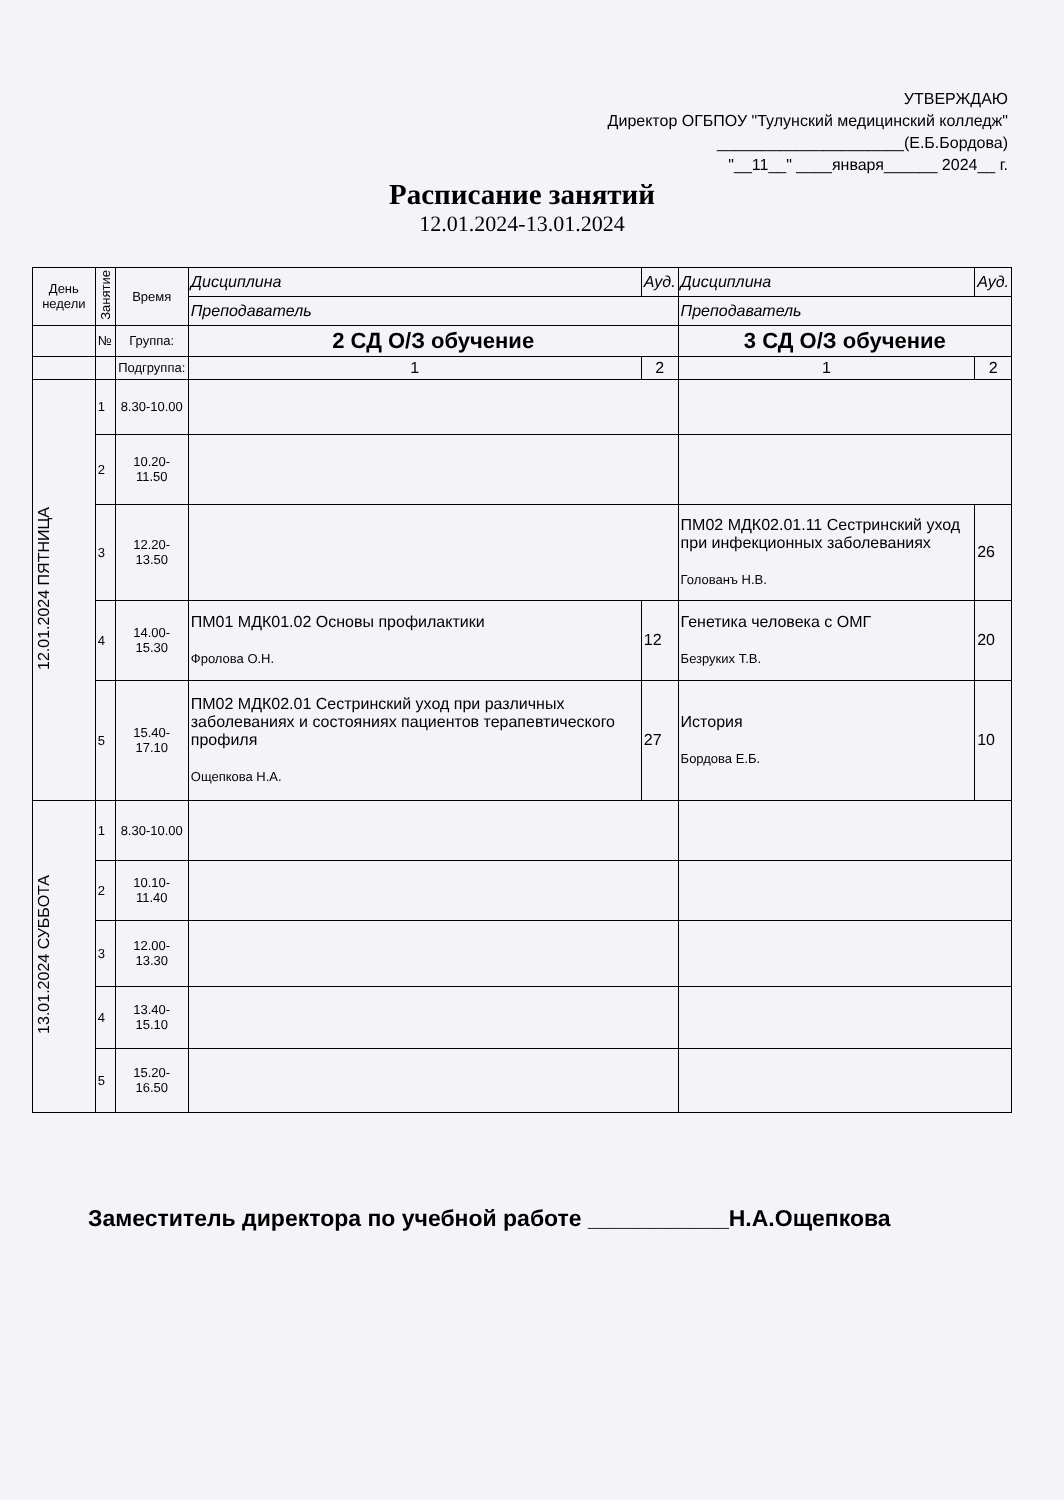УТВЕРЖДАЮ
Директор ОГБПОУ "Тулунский медицинский колледж"
_____________________(Е.Б.Бордова)
"__11__" ____января______ 2024__ г.
Расписание занятий
12.01.2024-13.01.2024
| День недели | Занятие | Время | Дисциплина | | Ауд. | Дисциплина | | Ауд. |
| | | | Преподаватель | | | Преподаватель | | |
| | № | Группа: | 2 СД О/З обучение | | | 3 СД О/З обучение | | |
| | | Подгруппа: | 1 | 2 | | 1 | 2 | |
| 12.01.2024 ПЯТНИЦА | 1 | 8.30-10.00 | | | | | | |
| | 2 | 10.20-11.50 | | | | | | |
| | 3 | 12.20-13.50 | | | | ПМ02 МДК02.01.11 Сестринский уход при инфекционных заболеваниях Голованъ Н.В. | | 26 |
| | 4 | 14.00-15.30 | ПМ01 МДК01.02 Основы профилактики Фролова О.Н. | | 12 | Генетика человека с ОМГ Безруких Т.В. | | 20 |
| | 5 | 15.40-17.10 | ПМ02 МДК02.01 Сестринский уход при различных заболеваниях и состояниях пациентов терапевтического профиля Ощепкова Н.А. | | 27 | История Бордова Е.Б. | | 10 |
| 13.01.2024 СУББОТА | 1 | 8.30-10.00 | | | | | | |
| | 2 | 10.10-11.40 | | | | | | |
| | 3 | 12.00-13.30 | | | | | | |
| | 4 | 13.40-15.10 | | | | | | |
| | 5 | 15.20-16.50 | | | | | | |
Заместитель директора по учебной работе ___________Н.А.Ощепкова